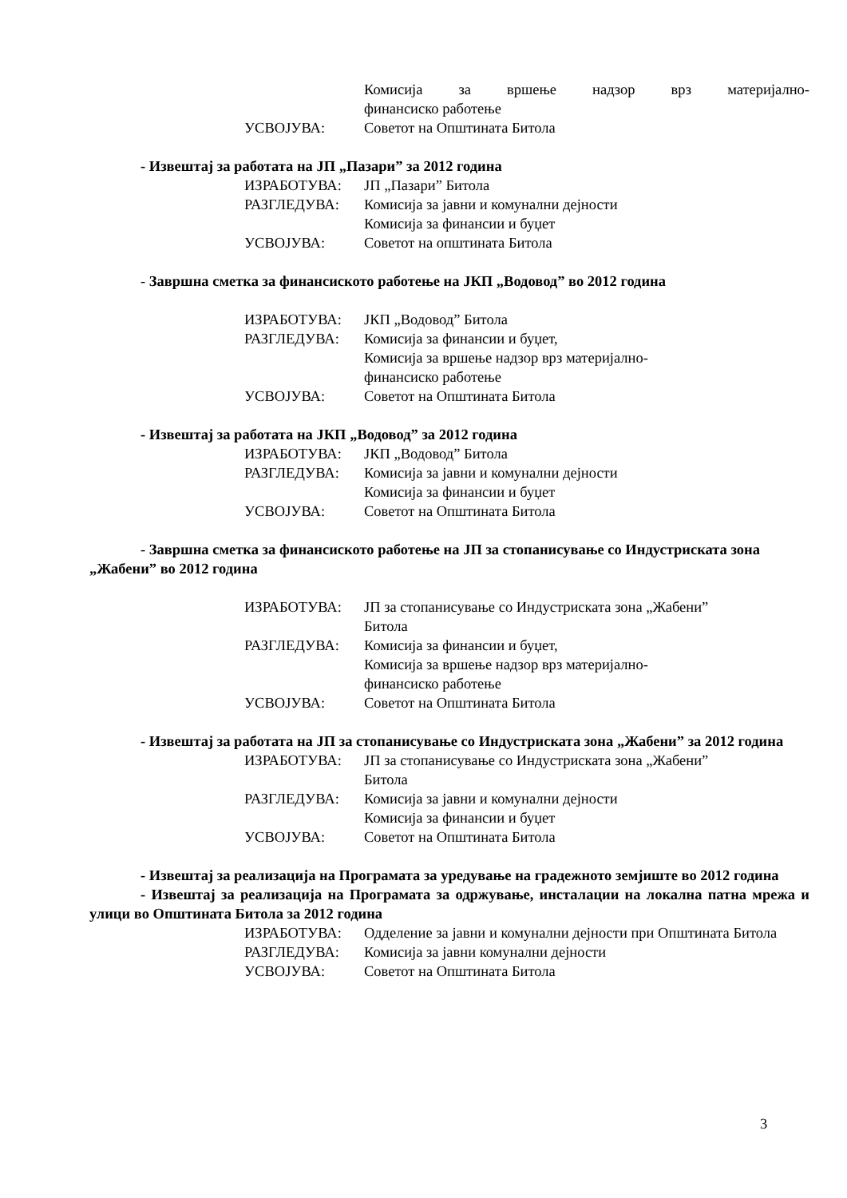Комисија за вршење надзор врз материјално-
финансиско работење
УСВОЈУВА: Советот на Општината Битола
- Извештај за работата на ЈП „Пазари” за 2012 година
ИЗРАБОТУВА: ЈП „Пазари” Битола
РАЗГЛЕДУВА: Комисија за јавни и комунални дејности
Комисија за финансии и буџет
УСВОЈУВА: Советот на општината Битола
- Завршна сметка за финансиското работење на ЈКП „Водовод” во 2012 година
ИЗРАБОТУВА: ЈКП „Водовод” Битола
РАЗГЛЕДУВА: Комисија за финансии и буџет,
Комисија за вршење надзор врз материјално-
финансиско работење
УСВОЈУВА: Советот на Општината Битола
- Извештај за работата на ЈКП „Водовод” за 2012 година
ИЗРАБОТУВА: ЈКП „Водовод” Битола
РАЗГЛЕДУВА: Комисија за јавни и комунални дејности
Комисија за финансии и буџет
УСВОЈУВА: Советот на Општината Битола
- Завршна сметка за финансиското работење на ЈП за стопанисување со Индустриската зона „Жабени” во 2012 година
ИЗРАБОТУВА: ЈП за стопанисување со Индустриската зона „Жабени”
Битола
РАЗГЛЕДУВА: Комисија за финансии и буџет,
Комисија за вршење надзор врз материјално-
финансиско работење
УСВОЈУВА: Советот на Општината Битола
- Извештај за работата на ЈП за стопанисување со Индустриската зона „Жабени” за 2012 година
ИЗРАБОТУВА: ЈП за стопанисување со Индустриската зона „Жабени”
Битола
РАЗГЛЕДУВА: Комисија за јавни и комунални дејности
Комисија за финансии и буџет
УСВОЈУВА: Советот на Општината Битола
- Извештај за реализација на Програмата за уредување на градежното земјиште во 2012 година
- Извештај за реализација на Програмата за одржување, инсталации на локална патна мрежа и улици во Општината Битола за 2012 година
ИЗРАБОТУВА: Одделение за јавни и комунални дејности при Општината Битола
РАЗГЛЕДУВА: Комисија за јавни комунални дејности
УСВОЈУВА: Советот на Општината Битола
3